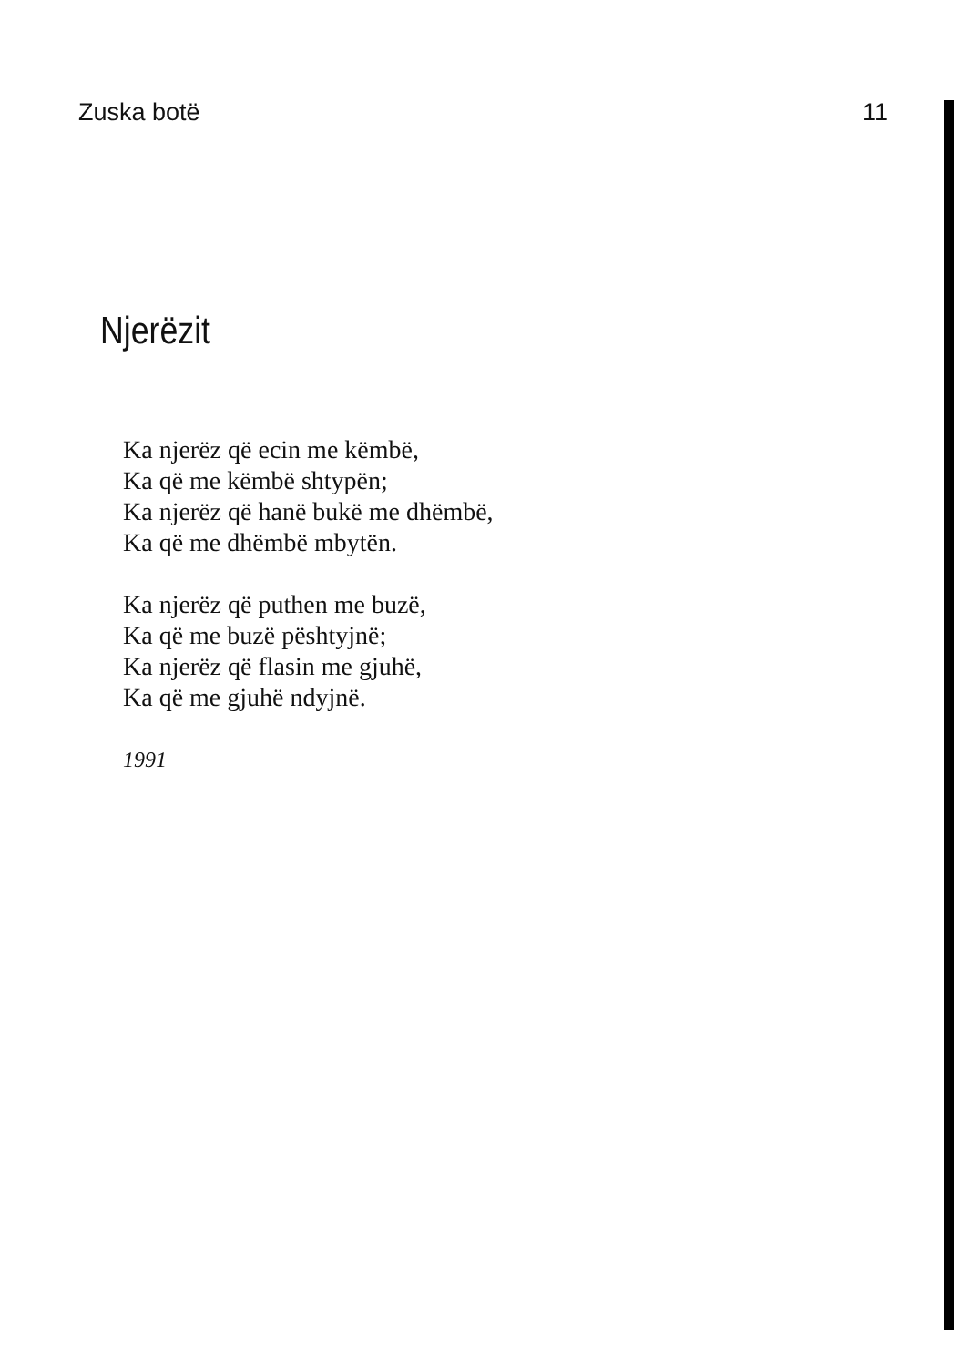Zuska botë 11
Njerëzit
Ka njerëz që ecin me këmbë,
Ka që me këmbë shtypën;
Ka njerëz që hanë bukë me dhëmbë,
Ka që me dhëmbë mbytën.
Ka njerëz që puthen me buzë,
Ka që me buzë pështyjnë;
Ka njerëz që flasin me gjuhë,
Ka që me gjuhë ndyjnë.
1991